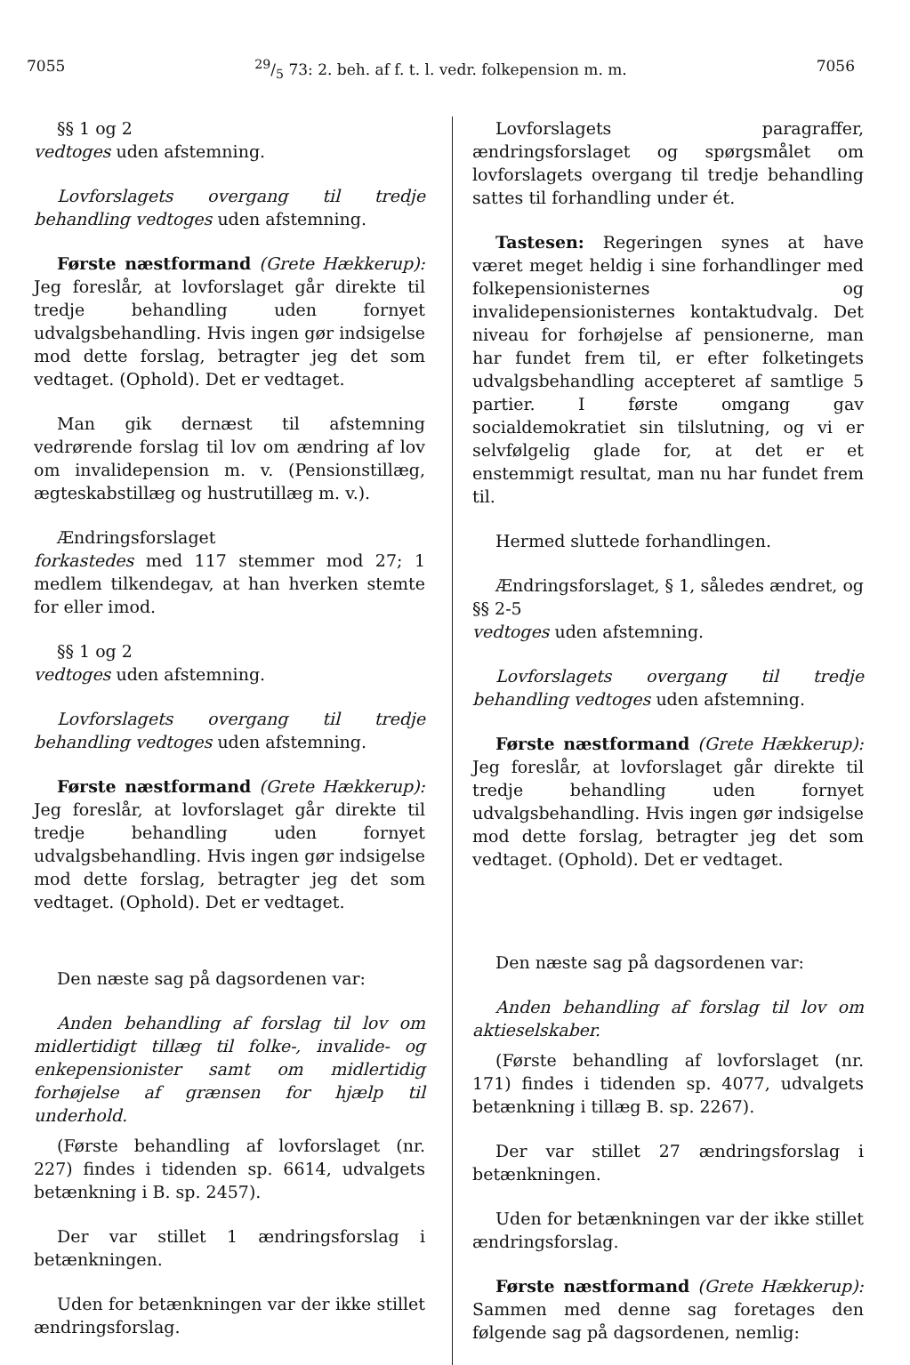705529/5 73: 2. beh. af f. t. l. vedr. folkepension m. m. 7056
§§ 1 og 2
vedtoges uden afstemning.
Lovforslagets overgang til tredje behandling vedtoges uden afstemning.
Første næstformand (Grete Hækkerup): Jeg foreslår, at lovforslaget går direkte til tredje behandling uden fornyet udvalgsbehandling. Hvis ingen gør indsigelse mod dette forslag, betragter jeg det som vedtaget. (Ophold). Det er vedtaget.
Man gik dernæst til afstemning vedrørende forslag til lov om ændring af lov om invalidepension m. v. (Pensionstillæg, ægteskabstillæg og hustrutillæg m. v.).
Ændringsforslaget
forkastedes med 117 stemmer mod 27; 1 medlem tilkendegav, at han hverken stemte for eller imod.
§§ 1 og 2
vedtoges uden afstemning.
Lovforslagets overgang til tredje behandling vedtoges uden afstemning.
Første næstformand (Grete Hækkerup): Jeg foreslår, at lovforslaget går direkte til tredje behandling uden fornyet udvalgsbehandling. Hvis ingen gør indsigelse mod dette forslag, betragter jeg det som vedtaget. (Ophold). Det er vedtaget.
Den næste sag på dagsordenen var:
Anden behandling af forslag til lov om midlertidigt tillæg til folke-, invalide- og enkepensionister samt om midlertidig forhøjelse af grænsen for hjælp til underhold.
(Første behandling af lovforslaget (nr. 227) findes i tidenden sp. 6614, udvalgets betænkning i B. sp. 2457).
Der var stillet 1 ændringsforslag i betænkningen.
Uden for betænkningen var der ikke stillet ændringsforslag.
Lovforslagets paragraffer, ændringsforslaget og spørgsmålet om lovforslagets overgang til tredje behandling sattes til forhandling under ét.
Tastesen: Regeringen synes at have været meget heldig i sine forhandlinger med folkepensionisternes og invalidepensionisternes kontaktudvalg. Det niveau for forhøjelse af pensionerne, man har fundet frem til, er efter folketingets udvalgsbehandling accepteret af samtlige 5 partier. I første omgang gav socialdemokratiet sin tilslutning, og vi er selvfølgelig glade for, at det er et enstemmigt resultat, man nu har fundet frem til.
Hermed sluttede forhandlingen.
Ændringsforslaget, § 1, således ændret, og §§ 2-5
vedtoges uden afstemning.
Lovforslagets overgang til tredje behandling vedtoges uden afstemning.
Første næstformand (Grete Hækkerup): Jeg foreslår, at lovforslaget går direkte til tredje behandling uden fornyet udvalgsbehandling. Hvis ingen gør indsigelse mod dette forslag, betragter jeg det som vedtaget. (Ophold). Det er vedtaget.
Den næste sag på dagsordenen var:
Anden behandling af forslag til lov om aktieselskaber.
(Første behandling af lovforslaget (nr. 171) findes i tidenden sp. 4077, udvalgets betænkning i tillæg B. sp. 2267).
Der var stillet 27 ændringsforslag i betænkningen.
Uden for betænkningen var der ikke stillet ændringsforslag.
Første næstformand (Grete Hækkerup): Sammen med denne sag foretages den følgende sag på dagsordenen, nemlig: